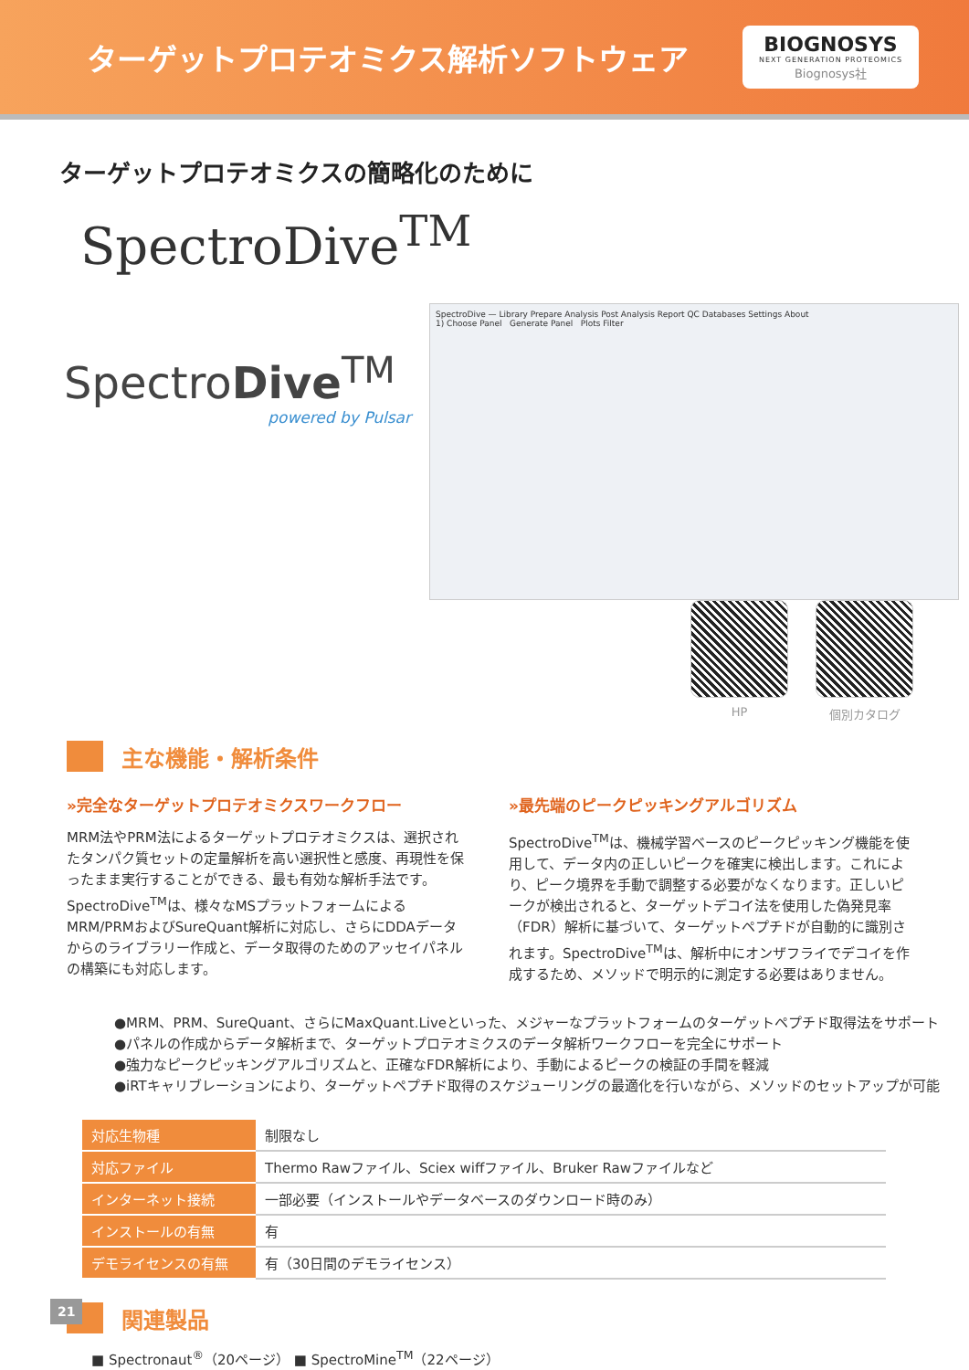ターゲットプロテオミクス解析ソフトウェア
BIOGNOSYS
NEXT GENERATION PROTEOMICS
Biognosys社
ターゲットプロテオミクスの簡略化のために
SpectroDive<sup>TM</sup>
SpectroDive<sup>TM</sup>
powered by Pulsar
SpectroDive — Library Prepare Analysis Post Analysis Report QC Databases Settings About
1) Choose Panel Generate Panel Plots Filter
HP 個別カタログ
主な機能・解析条件
»完全なターゲットプロテオミクスワークフロー
MRM法やPRM法によるターゲットプロテオミクスは、選択されたタンパク質セットの定量解析を高い選択性と感度、再現性を保ったまま実行することができる、最も有効な解析手法です。SpectroDive<sup>TM</sup>は、様々なMSプラットフォームによるMRM/PRMおよびSureQuant解析に対応し、さらにDDAデータからのライブラリー作成と、データ取得のためのアッセイパネルの構築にも対応します。
»最先端のピークピッキングアルゴリズム
SpectroDive<sup>TM</sup>は、機械学習ベースのピークピッキング機能を使用して、データ内の正しいピークを確実に検出します。これにより、ピーク境界を手動で調整する必要がなくなります。正しいピークが検出されると、ターゲットデコイ法を使用した偽発見率（FDR）解析に基づいて、ターゲットペプチドが自動的に識別されます。SpectroDive<sup>TM</sup>は、解析中にオンザフライでデコイを作成するため、メソッドで明示的に測定する必要はありません。
●MRM、PRM、SureQuant、さらにMaxQuant.Liveといった、メジャーなプラットフォームのターゲットペプチド取得法をサポート
●パネルの作成からデータ解析まで、ターゲットプロテオミクスのデータ解析ワークフローを完全にサポート
●強力なピークピッキングアルゴリズムと、正確なFDR解析により、手動によるピークの検証の手間を軽減
●iRTキャリブレーションにより、ターゲットペプチド取得のスケジューリングの最適化を行いながら、メソッドのセットアップが可能
| 対応生物種 | 制限なし |
| 対応ファイル | Thermo Rawファイル、Sciex wiffファイル、Bruker Rawファイルなど |
| インターネット接続 | 一部必要（インストールやデータベースのダウンロード時のみ） |
| インストールの有無 | 有 |
| デモライセンスの有無 | 有（30日間のデモライセンス） |
関連製品
■ Spectronaut<sup>®</sup>（20ページ） ■ SpectroMine<sup>TM</sup>（22ページ）
21